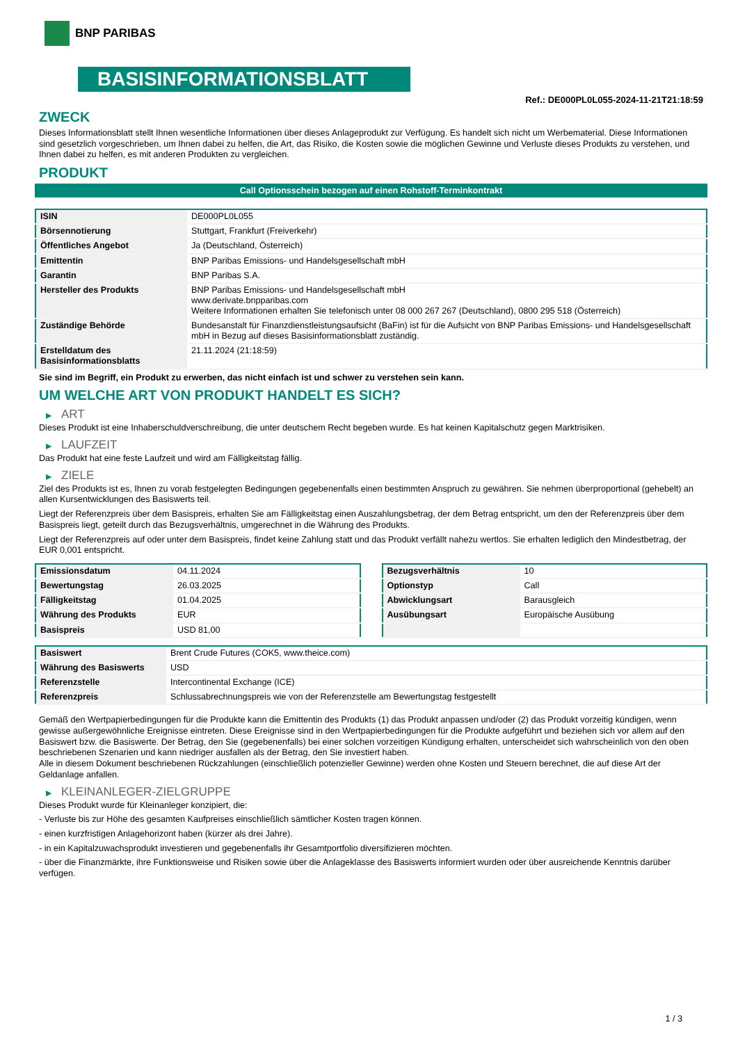BNP PARIBAS
BASISINFORMATIONSBLATT
Ref.: DE000PL0L055-2024-11-21T21:18:59
ZWECK
Dieses Informationsblatt stellt Ihnen wesentliche Informationen über dieses Anlageprodukt zur Verfügung. Es handelt sich nicht um Werbematerial. Diese Informationen sind gesetzlich vorgeschrieben, um Ihnen dabei zu helfen, die Art, das Risiko, die Kosten sowie die möglichen Gewinne und Verluste dieses Produkts zu verstehen, und Ihnen dabei zu helfen, es mit anderen Produkten zu vergleichen.
PRODUKT
Call Optionsschein bezogen auf einen Rohstoff-Terminkontrakt
| ISIN | DE000PL0L055 |
| Börsennotierung | Stuttgart, Frankfurt (Freiverkehr) |
| Öffentliches Angebot | Ja (Deutschland, Österreich) |
| Emittentin | BNP Paribas Emissions- und Handelsgesellschaft mbH |
| Garantin | BNP Paribas S.A. |
| Hersteller des Produkts | BNP Paribas Emissions- und Handelsgesellschaft mbH www.derivate.bnpparibas.com Weitere Informationen erhalten Sie telefonisch unter 08 000 267 267 (Deutschland), 0800 295 518 (Österreich) |
| Zuständige Behörde | Bundesanstalt für Finanzdienstleistungsaufsicht (BaFin) ist für die Aufsicht von BNP Paribas Emissions- und Handelsgesellschaft mbH in Bezug auf dieses Basisinformationsblatt zuständig. |
| Erstelldatum des Basisinformationsblatts | 21.11.2024 (21:18:59) |
Sie sind im Begriff, ein Produkt zu erwerben, das nicht einfach ist und schwer zu verstehen sein kann.
UM WELCHE ART VON PRODUKT HANDELT ES SICH?
▶ ART
Dieses Produkt ist eine Inhaberschuldverschreibung, die unter deutschem Recht begeben wurde. Es hat keinen Kapitalschutz gegen Marktrisiken.
▶ LAUFZEIT
Das Produkt hat eine feste Laufzeit und wird am Fälligkeitstag fällig.
▶ ZIELE
Ziel des Produkts ist es, Ihnen zu vorab festgelegten Bedingungen gegebenenfalls einen bestimmten Anspruch zu gewähren. Sie nehmen überproportional (gehebelt) an allen Kursentwicklungen des Basiswerts teil.
Liegt der Referenzpreis über dem Basispreis, erhalten Sie am Fälligkeitstag einen Auszahlungsbetrag, der dem Betrag entspricht, um den der Referenzpreis über dem Basispreis liegt, geteilt durch das Bezugsverhältnis, umgerechnet in die Währung des Produkts.
Liegt der Referenzpreis auf oder unter dem Basispreis, findet keine Zahlung statt und das Produkt verfällt nahezu wertlos. Sie erhalten lediglich den Mindestbetrag, der EUR 0,001 entspricht.
| Emissionsdatum | 04.11.2024 |
| Bewertungstag | 26.03.2025 |
| Fälligkeitstag | 01.04.2025 |
| Währung des Produkts | EUR |
| Basispreis | USD 81,00 |
| Bezugsverhältnis | 10 |
| Optionstyp | Call |
| Abwicklungsart | Barausgleich |
| Ausübungsart | Europäische Ausübung |
| Basiswert | Brent Crude Futures (COK5, www.theice.com) |
| Währung des Basiswerts | USD |
| Referenzstelle | Intercontinental Exchange (ICE) |
| Referenzpreis | Schlussabrechnungspreis wie von der Referenzstelle am Bewertungstag festgestellt |
Gemäß den Wertpapierbedingungen für die Produkte kann die Emittentin des Produkts (1) das Produkt anpassen und/oder (2) das Produkt vorzeitig kündigen, wenn gewisse außergewöhnliche Ereignisse eintreten. Diese Ereignisse sind in den Wertpapierbedingungen für die Produkte aufgeführt und beziehen sich vor allem auf den Basiswert bzw. die Basiswerte. Der Betrag, den Sie (gegebenenfalls) bei einer solchen vorzeitigen Kündigung erhalten, unterscheidet sich wahrscheinlich von den oben beschriebenen Szenarien und kann niedriger ausfallen als der Betrag, den Sie investiert haben.
Alle in diesem Dokument beschriebenen Rückzahlungen (einschließlich potenzieller Gewinne) werden ohne Kosten und Steuern berechnet, die auf diese Art der Geldanlage anfallen.
▶ KLEINANLEGER-ZIELGRUPPE
Dieses Produkt wurde für Kleinanleger konzipiert, die:
- Verluste bis zur Höhe des gesamten Kaufpreises einschließlich sämtlicher Kosten tragen können.
- einen kurzfristigen Anlagehorizont haben (kürzer als drei Jahre).
- in ein Kapitalzuwachsprodukt investieren und gegebenenfalls ihr Gesamtportfolio diversifizieren möchten.
- über die Finanzmärkte, ihre Funktionsweise und Risiken sowie über die Anlageklasse des Basiswerts informiert wurden oder über ausreichende Kenntnis darüber verfügen.
1 / 3